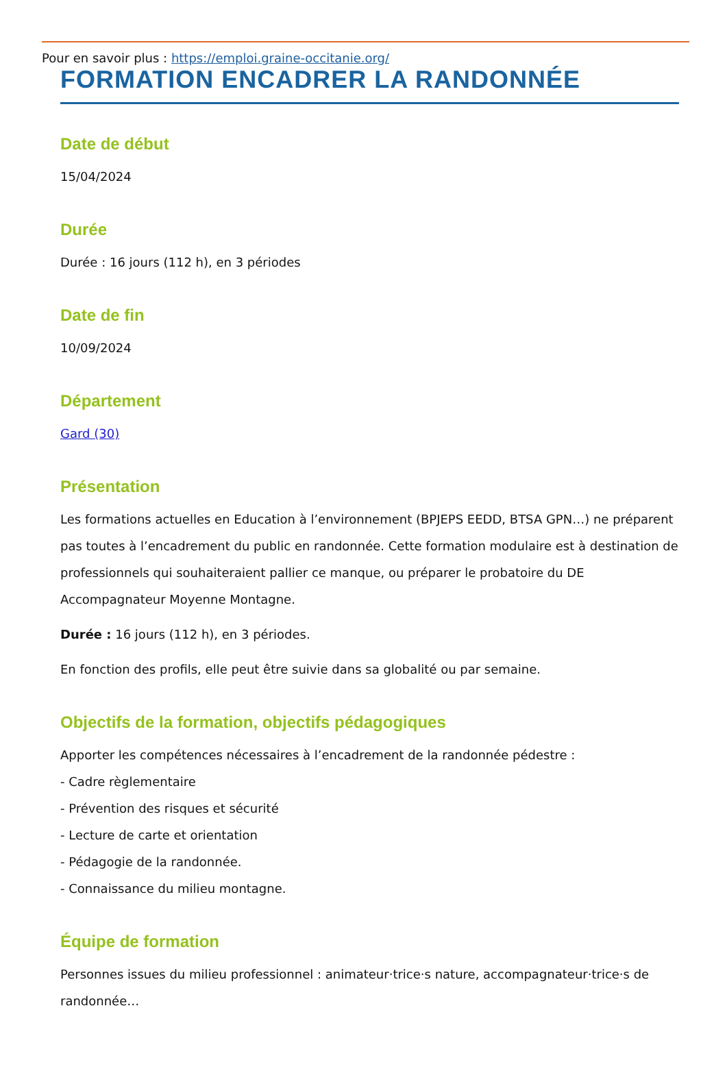Pour en savoir plus : https://emploi.graine-occitanie.org/
FORMATION ENCADRER LA RANDONNÉE
Date de début
15/04/2024
Durée
Durée : 16 jours (112 h), en 3 périodes
Date de fin
10/09/2024
Département
Gard (30)
Présentation
Les formations actuelles en Education à l’environnement (BPJEPS EEDD, BTSA GPN…) ne préparent pas toutes à l’encadrement du public en randonnée. Cette formation modulaire est à destination de professionnels qui souhaiteraient pallier ce manque, ou préparer le probatoire du DE Accompagnateur Moyenne Montagne.
Durée : 16 jours (112 h), en 3 périodes.
En fonction des profils, elle peut être suivie dans sa globalité ou par semaine.
Objectifs de la formation, objectifs pédagogiques
Apporter les compétences nécessaires à l’encadrement de la randonnée pédestre :
- Cadre règlementaire
- Prévention des risques et sécurité
- Lecture de carte et orientation
- Pédagogie de la randonnée.
- Connaissance du milieu montagne.
Équipe de formation
Personnes issues du milieu professionnel : animateur·trice·s nature, accompagnateur·trice·s de randonnée…